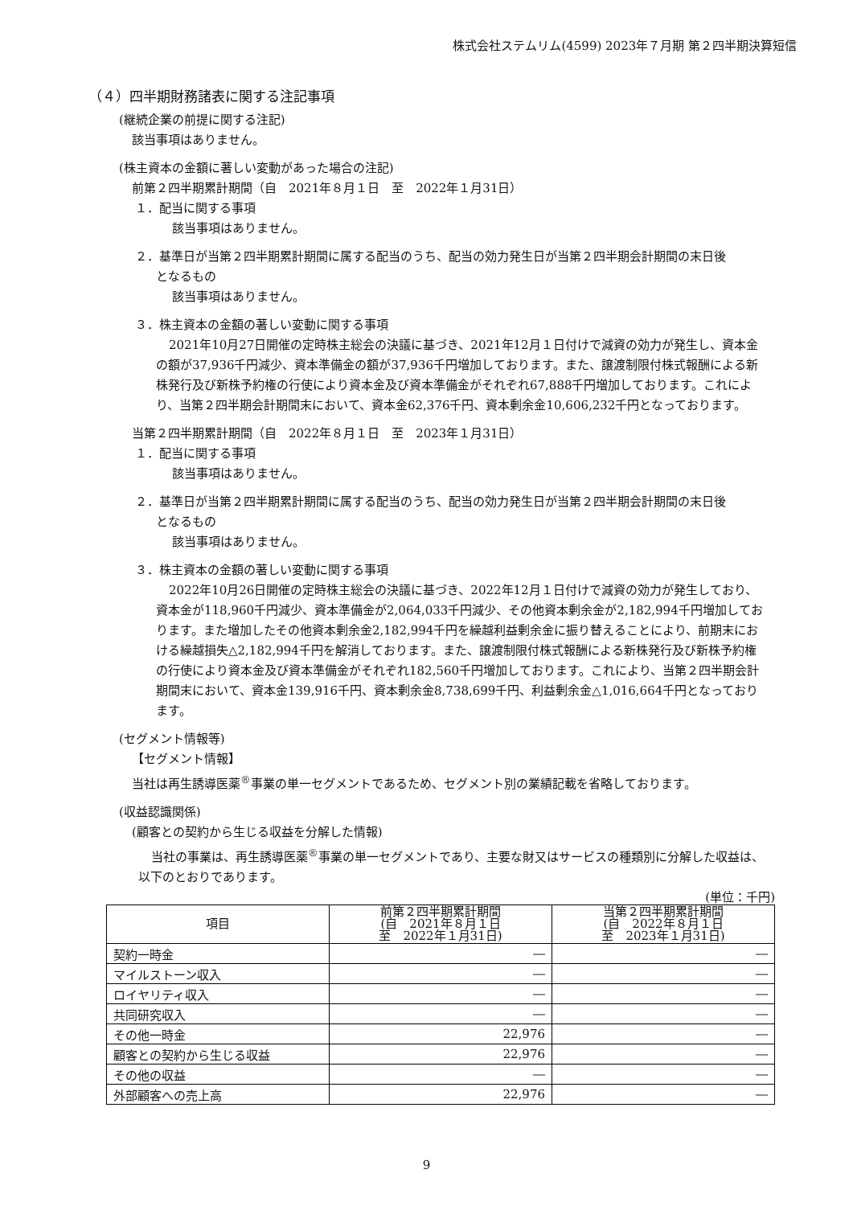株式会社ステムリム(4599) 2023年７月期 第２四半期決算短信
（４）四半期財務諸表に関する注記事項
(継続企業の前提に関する注記)
該当事項はありません。
(株主資本の金額に著しい変動があった場合の注記)
前第２四半期累計期間（自　2021年８月１日　至　2022年１月31日）
１．配当に関する事項
該当事項はありません。
２．基準日が当第２四半期累計期間に属する配当のうち、配当の効力発生日が当第２四半期会計期間の末日後
となるもの
該当事項はありません。
３．株主資本の金額の著しい変動に関する事項
2021年10月27日開催の定時株主総会の決議に基づき、2021年12月１日付けで減資の効力が発生し、資本金の額が37,936千円減少、資本準備金の額が37,936千円増加しております。また、譲渡制限付株式報酬による新株発行及び新株予約権の行使により資本金及び資本準備金がそれぞれ67,888千円増加しております。これにより、当第２四半期会計期間末において、資本金62,376千円、資本剰余金10,606,232千円となっております。
当第２四半期累計期間（自　2022年８月１日　至　2023年１月31日）
１．配当に関する事項
該当事項はありません。
２．基準日が当第２四半期累計期間に属する配当のうち、配当の効力発生日が当第２四半期会計期間の末日後
となるもの
該当事項はありません。
３．株主資本の金額の著しい変動に関する事項
2022年10月26日開催の定時株主総会の決議に基づき、2022年12月１日付けで減資の効力が発生しており、資本金が118,960千円減少、資本準備金が2,064,033千円減少、その他資本剰余金が2,182,994千円増加しております。また増加したその他資本剰余金2,182,994千円を繰越利益剰余金に振り替えることにより、前期末における繰越損失△2,182,994千円を解消しております。また、譲渡制限付株式報酬による新株発行及び新株予約権の行使により資本金及び資本準備金がそれぞれ182,560千円増加しております。これにより、当第２四半期会計期間末において、資本金139,916千円、資本剰余金8,738,699千円、利益剰余金△1,016,664千円となっております。
(セグメント情報等)
【セグメント情報】
当社は再生誘導医薬<sup>®</sup>事業の単一セグメントであるため、セグメント別の業績記載を省略しております。
(収益認識関係)
(顧客との契約から生じる収益を分解した情報)
当社の事業は、再生誘導医薬<sup>®</sup>事業の単一セグメントであり、主要な財又はサービスの種類別に分解した収益は、以下のとおりであります。
(単位：千円)
| 項目 | 前第２四半期累計期間 (自 2021年８月１日 至 2022年１月31日) | 当第２四半期累計期間 (自 2022年８月１日 至 2023年１月31日) |
| --- | --- | --- |
| 契約一時金 | ― | ― |
| マイルストーン収入 | ― | ― |
| ロイヤリティ収入 | ― | ― |
| 共同研究収入 | ― | ― |
| その他一時金 | 22,976 | ― |
| 顧客との契約から生じる収益 | 22,976 | ― |
| その他の収益 | ― | ― |
| 外部顧客への売上高 | 22,976 | ― |
9